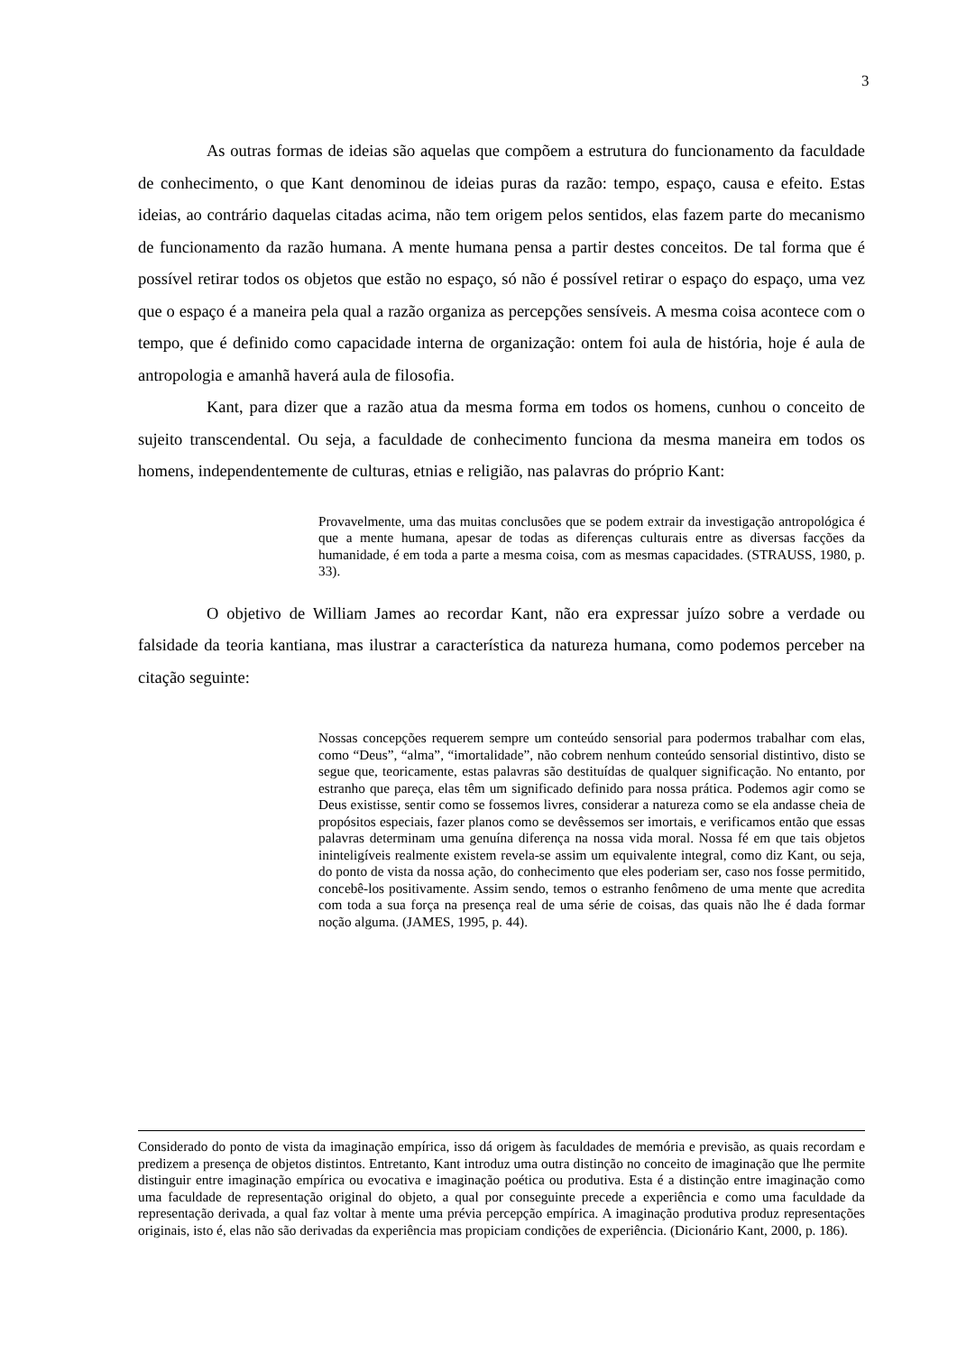3
As outras formas de ideias são aquelas que compõem a estrutura do funcionamento da faculdade de conhecimento, o que Kant denominou de ideias puras da razão: tempo, espaço, causa e efeito. Estas ideias, ao contrário daquelas citadas acima, não tem origem pelos sentidos, elas fazem parte do mecanismo de funcionamento da razão humana. A mente humana pensa a partir destes conceitos. De tal forma que é possível retirar todos os objetos que estão no espaço, só não é possível retirar o espaço do espaço, uma vez que o espaço é a maneira pela qual a razão organiza as percepções sensíveis. A mesma coisa acontece com o tempo, que é definido como capacidade interna de organização: ontem foi aula de história, hoje é aula de antropologia e amanhã haverá aula de filosofia.
Kant, para dizer que a razão atua da mesma forma em todos os homens, cunhou o conceito de sujeito transcendental. Ou seja, a faculdade de conhecimento funciona da mesma maneira em todos os homens, independentemente de culturas, etnias e religião, nas palavras do próprio Kant:
Provavelmente, uma das muitas conclusões que se podem extrair da investigação antropológica é que a mente humana, apesar de todas as diferenças culturais entre as diversas facções da humanidade, é em toda a parte a mesma coisa, com as mesmas capacidades. (STRAUSS, 1980, p. 33).
O objetivo de William James ao recordar Kant, não era expressar juízo sobre a verdade ou falsidade da teoria kantiana, mas ilustrar a característica da natureza humana, como podemos perceber na citação seguinte:
Nossas concepções requerem sempre um conteúdo sensorial para podermos trabalhar com elas, como “Deus”, “alma”, “imortalidade”, não cobrem nenhum conteúdo sensorial distintivo, disto se segue que, teoricamente, estas palavras são destituídas de qualquer significação. No entanto, por estranho que pareça, elas têm um significado definido para nossa prática. Podemos agir como se Deus existisse, sentir como se fossemos livres, considerar a natureza como se ela andasse cheia de propósitos especiais, fazer planos como se devêssemos ser imortais, e verificamos então que essas palavras determinam uma genuína diferença na nossa vida moral. Nossa fé em que tais objetos ininteligíveis realmente existem revela-se assim um equivalente integral, como diz Kant, ou seja, do ponto de vista da nossa ação, do conhecimento que eles poderiam ser, caso nos fosse permitido, concebê-los positivamente. Assim sendo, temos o estranho fenômeno de uma mente que acredita com toda a sua força na presença real de uma série de coisas, das quais não lhe é dada formar noção alguma. (JAMES, 1995, p. 44).
Considerado do ponto de vista da imaginação empírica, isso dá origem às faculdades de memória e previsão, as quais recordam e predizem a presença de objetos distintos. Entretanto, Kant introduz uma outra distinção no conceito de imaginação que lhe permite distinguir entre imaginação empírica ou evocativa e imaginação poética ou produtiva. Esta é a distinção entre imaginação como uma faculdade de representação original do objeto, a qual por conseguinte precede a experiência e como uma faculdade da representação derivada, a qual faz voltar à mente uma prévia percepção empírica. A imaginação produtiva produz representações originais, isto é, elas não são derivadas da experiência mas propiciam condições de experiência. (Dicionário Kant, 2000, p. 186).